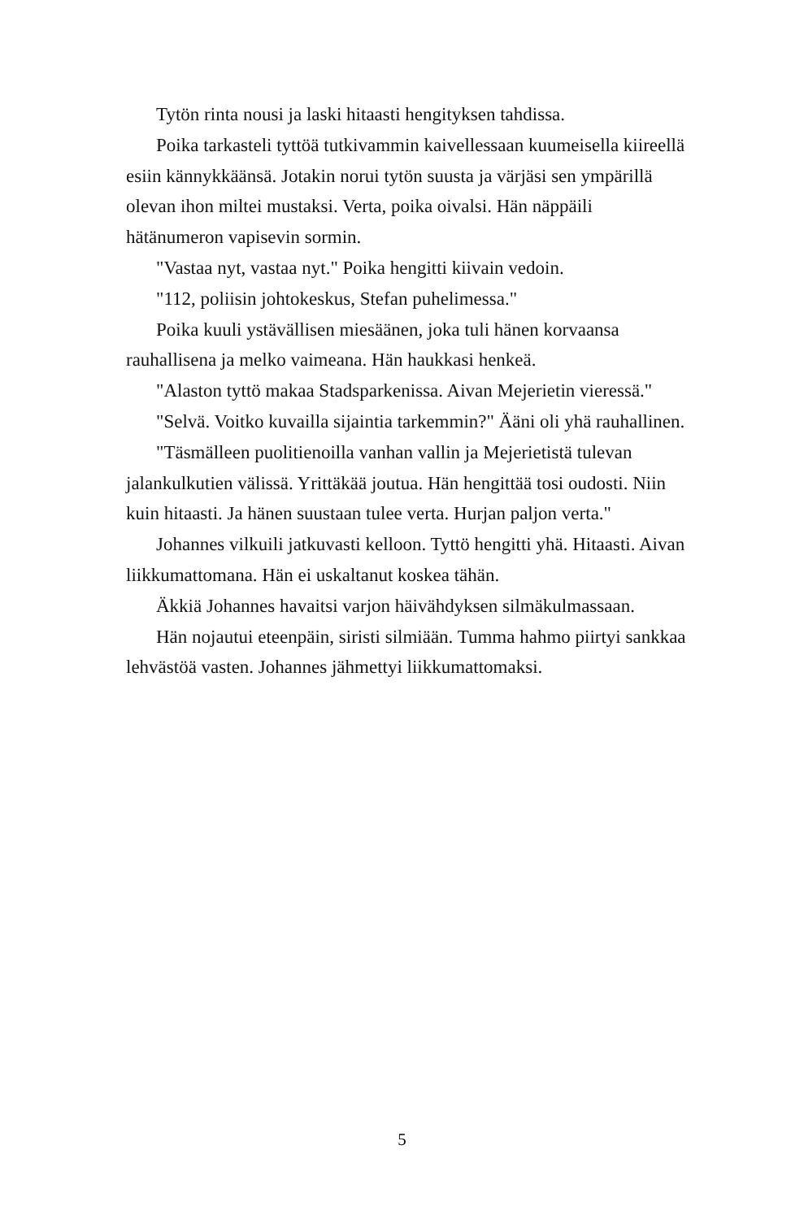Tytön rinta nousi ja laski hitaasti hengityksen tahdissa.
Poika tarkasteli tyttöä tutkivammin kaivellessaan kuumeisella kiireellä esiin kännykkäänsä. Jotakin norui tytön suusta ja värjäsi sen ympärillä olevan ihon miltei mustaksi. Verta, poika oivalsi. Hän näppäili hätänumeron vapisevin sormin.
"Vastaa nyt, vastaa nyt." Poika hengitti kiivain vedoin.
"112, poliisin johtokeskus, Stefan puhelimessa."
Poika kuuli ystävällisen miesäänen, joka tuli hänen korvaansa rauhallisena ja melko vaimeana. Hän haukkasi henkeä.
"Alaston tyttö makaa Stadsparkenissa. Aivan Mejerietin vieressä."
"Selvä. Voitko kuvailla sijaintia tarkemmin?" Ääni oli yhä rauhallinen.
"Täsmälleen puolitienoilla vanhan vallin ja Mejerietistä tulevan jalankulkutien välissä. Yrittäkää joutua. Hän hengittää tosi oudosti. Niin kuin hitaasti. Ja hänen suustaan tulee verta. Hurjan paljon verta."
Johannes vilkuili jatkuvasti kelloon. Tyttö hengitti yhä. Hitaasti. Aivan liikkumattomana. Hän ei uskaltanut koskea tähän.
Äkkiä Johannes havaitsi varjon häivähdyksen silmäkulmassaan.
Hän nojautui eteenpäin, siristi silmiään. Tumma hahmo piirtyi sankkaa lehvästöä vasten. Johannes jähmettyi liikkumattomaksi.
5